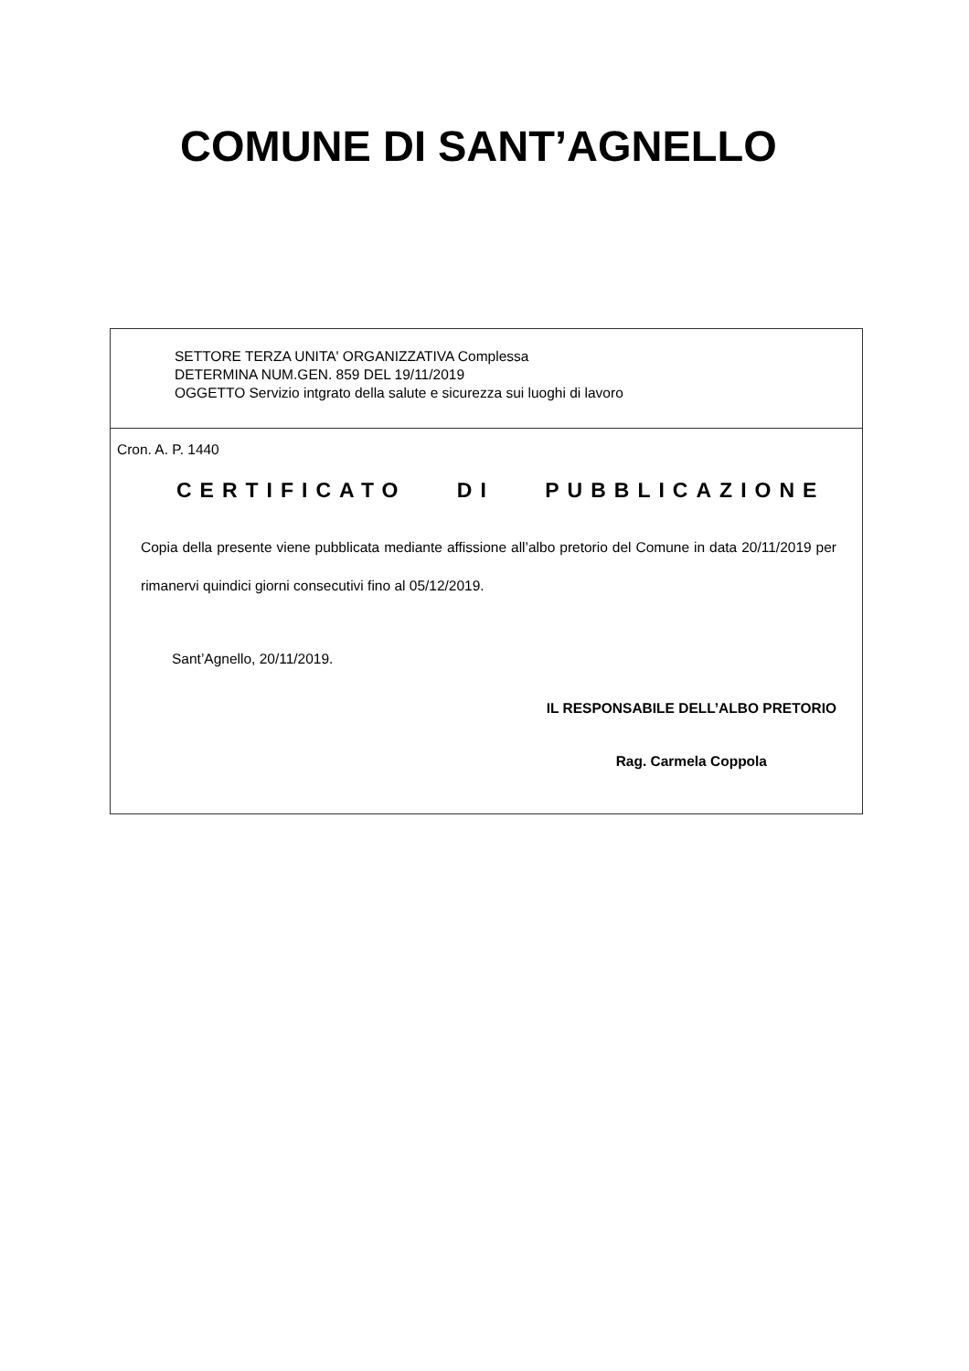COMUNE DI SANT’AGNELLO
SETTORE TERZA UNITA' ORGANIZZATIVA Complessa
DETERMINA NUM.GEN. 859 DEL 19/11/2019
OGGETTO Servizio intgrato della salute e sicurezza sui luoghi di lavoro
Cron. A. P. 1440
CERTIFICATO DI PUBBLICAZIONE
Copia della presente viene pubblicata mediante affissione all’albo pretorio del Comune in data 20/11/2019 per rimanervi quindici giorni consecutivi fino al 05/12/2019.
Sant’Agnello, 20/11/2019.
IL RESPONSABILE DELL’ALBO PRETORIO
Rag. Carmela Coppola